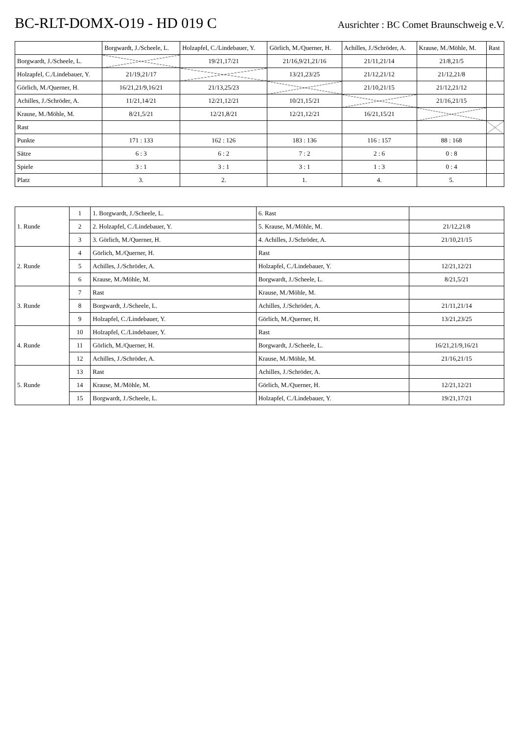BC-RLT-DOMX-O19 - HD 019 C
Ausrichter : BC Comet Braunschweig e.V.
| | Borgwardt, J./Scheele, L. | Holzapfel, C./Lindebauer, Y. | Görlich, M./Querner, H. | Achilles, J./Schröder, A. | Krause, M./Möhle, M. | Rast |
| --- | --- | --- | --- | --- | --- | --- |
| Borgwardt, J./Scheele, L. | | 19/21,17/21 | 21/16,9/21,21/16 | 21/11,21/14 | 21/8,21/5 | |
| Holzapfel, C./Lindebauer, Y. | 21/19,21/17 | | 13/21,23/25 | 21/12,21/12 | 21/12,21/8 | |
| Görlich, M./Querner, H. | 16/21,21/9,16/21 | 21/13,25/23 | | 21/10,21/15 | 21/12,21/12 | |
| Achilles, J./Schröder, A. | 11/21,14/21 | 12/21,12/21 | 10/21,15/21 | | 21/16,21/15 | |
| Krause, M./Möhle, M. | 8/21,5/21 | 12/21,8/21 | 12/21,12/21 | 16/21,15/21 | | |
| Rast | | | | | | |
| Punkte | 171 : 133 | 162 : 126 | 183 : 136 | 116 : 157 | 88 : 168 | |
| Sätze | 6 : 3 | 6 : 2 | 7 : 2 | 2 : 6 | 0 : 8 | |
| Spiele | 3 : 1 | 3 : 1 | 3 : 1 | 1 : 3 | 0 : 4 | |
| Platz | 3. | 2. | 1. | 4. | 5. | |
| 1. Runde | 1 | 1. Borgwardt, J./Scheele, L. | 6. Rast | |
| | 2 | 2. Holzapfel, C./Lindebauer, Y. | 5. Krause, M./Möhle, M. | 21/12,21/8 |
| | 3 | 3. Görlich, M./Querner, H. | 4. Achilles, J./Schröder, A. | 21/10,21/15 |
| 2. Runde | 4 | Görlich, M./Querner, H. | Rast | |
| | 5 | Achilles, J./Schröder, A. | Holzapfel, C./Lindebauer, Y. | 12/21,12/21 |
| | 6 | Krause, M./Möhle, M. | Borgwardt, J./Scheele, L. | 8/21,5/21 |
| 3. Runde | 7 | Rast | Krause, M./Möhle, M. | |
| | 8 | Borgwardt, J./Scheele, L. | Achilles, J./Schröder, A. | 21/11,21/14 |
| | 9 | Holzapfel, C./Lindebauer, Y. | Görlich, M./Querner, H. | 13/21,23/25 |
| 4. Runde | 10 | Holzapfel, C./Lindebauer, Y. | Rast | |
| | 11 | Görlich, M./Querner, H. | Borgwardt, J./Scheele, L. | 16/21,21/9,16/21 |
| | 12 | Achilles, J./Schröder, A. | Krause, M./Möhle, M. | 21/16,21/15 |
| 5. Runde | 13 | Rast | Achilles, J./Schröder, A. | |
| | 14 | Krause, M./Möhle, M. | Görlich, M./Querner, H. | 12/21,12/21 |
| | 15 | Borgwardt, J./Scheele, L. | Holzapfel, C./Lindebauer, Y. | 19/21,17/21 |